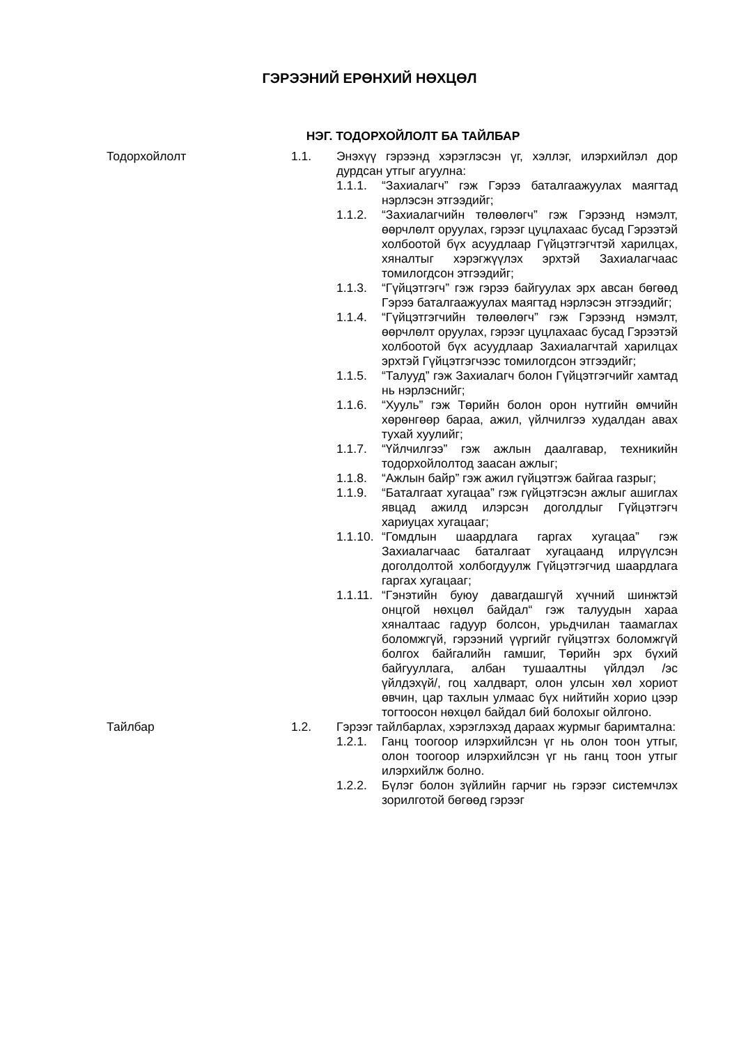ГЭРЭЭНИЙ ЕРӨНХИЙ НӨХЦӨЛ
НЭГ. ТОДОРХОЙЛОЛТ БА ТАЙЛБАР
Тодорхойлолт 1.1. Энэхүү гэрээнд хэрэглэсэн үг, хэллэг, илэрхийлэл дор дурдсан утгыг агуулна:
1.1.1. “Захиалагч” гэж Гэрээ баталгаажуулах маягтад нэрлэсэн этгээдийг;
1.1.2. “Захиалагчийн төлөөлөгч” гэж Гэрээнд нэмэлт, өөрчлөлт оруулах, гэрээг цуцлахаас бусад Гэрээтэй холбоотой бүх асуудлаар Гүйцэтгэгчтэй харилцах, хяналтыг хэрэгжүүлэх эрхтэй Захиалагчаас томилогдсон этгээдийг;
1.1.3. “Гүйцэтгэгч” гэж гэрээ байгуулах эрх авсан бөгөөд Гэрээ баталгаажуулах маягтад нэрлэсэн этгээдийг;
1.1.4. “Гүйцэтгэгчийн төлөөлөгч” гэж Гэрээнд нэмэлт, өөрчлөлт оруулах, гэрээг цуцлахаас бусад Гэрээтэй холбоотой бүх асуудлаар Захиалагчтай харилцах эрхтэй Гүйцэтгэгчээс томилогдсон этгээдийг;
1.1.5. “Талууд” гэж Захиалагч болон Гүйцэтгэгчийг хамтад нь нэрлэснийг;
1.1.6. “Хууль” гэж Төрийн болон орон нутгийн өмчийн хөрөнгөөр бараа, ажил, үйлчилгээ худалдан авах тухай хуулийг;
1.1.7. “Үйлчилгээ” гэж ажлын даалгавар, техникийн тодорхойлолтод заасан ажлыг;
1.1.8. “Ажлын байр” гэж ажил гүйцэтгэж байгаа газрыг;
1.1.9. “Баталгаат хугацаа” гэж гүйцэтгэсэн ажлыг ашиглах явцад ажилд илэрсэн доголдлыг Гүйцэтгэгч хариуцах хугацааг;
1.1.10.
“Гомдлын шаардлага гаргах хугацаа” гэж Захиалагчаас баталгаат хугацаанд илрүүлсэн доголдолтой холбогдуулж Гүйцэтгэгчид шаардлага гаргах хугацааг;
1.1.11.
“Гэнэтийн буюу давагдашгүй хүчний шинжтэй онцгой нөхцөл байдал“ гэж талуудын хараа хяналтаас гадуур болсон, урьдчилан таамаглах боломжгүй, гэрээний үүргийг гүйцэтгэх боломжгүй болгох байгалийн гамшиг, Төрийн эрх бүхий байгууллага, албан тушаалтны үйлдэл /эс үйлдэхүй/, гоц халдварт, олон улсын хөл хориот өвчин, цар тахлын улмаас бүх нийтийн хорио цээр тогтоосон нөхцөл байдал бий болохыг ойлгоно.
Тайлбар 1.2. Гэрээг тайлбарлах, хэрэглэхэд дараах журмыг баримтална:
1.2.1. Ганц тоогоор илэрхийлсэн үг нь олон тоон утгыг, олон тоогоор илэрхийлсэн үг нь ганц тоон утгыг илэрхийлж болно.
1.2.2. Бүлэг болон зүйлийн гарчиг нь гэрээг системчлэх зорилготой бөгөөд гэрээг